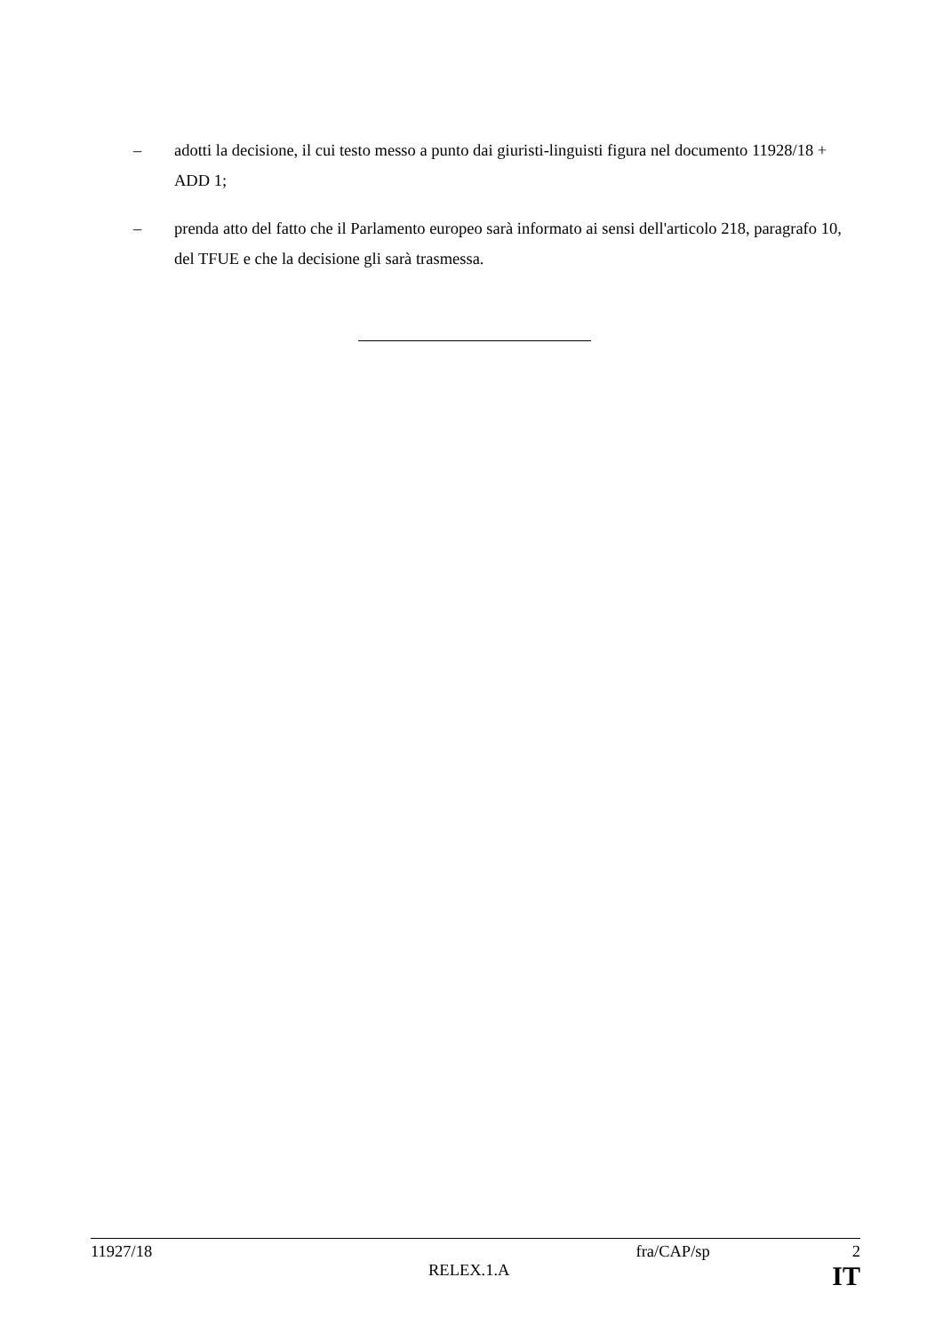– adotti la decisione, il cui testo messo a punto dai giuristi-linguisti figura nel documento 11928/18 + ADD 1;
– prenda atto del fatto che il Parlamento europeo sarà informato ai sensi dell'articolo 218, paragrafo 10, del TFUE e che la decisione gli sarà trasmessa.
11927/18 fra/CAP/sp 2
RELEX.1.A IT